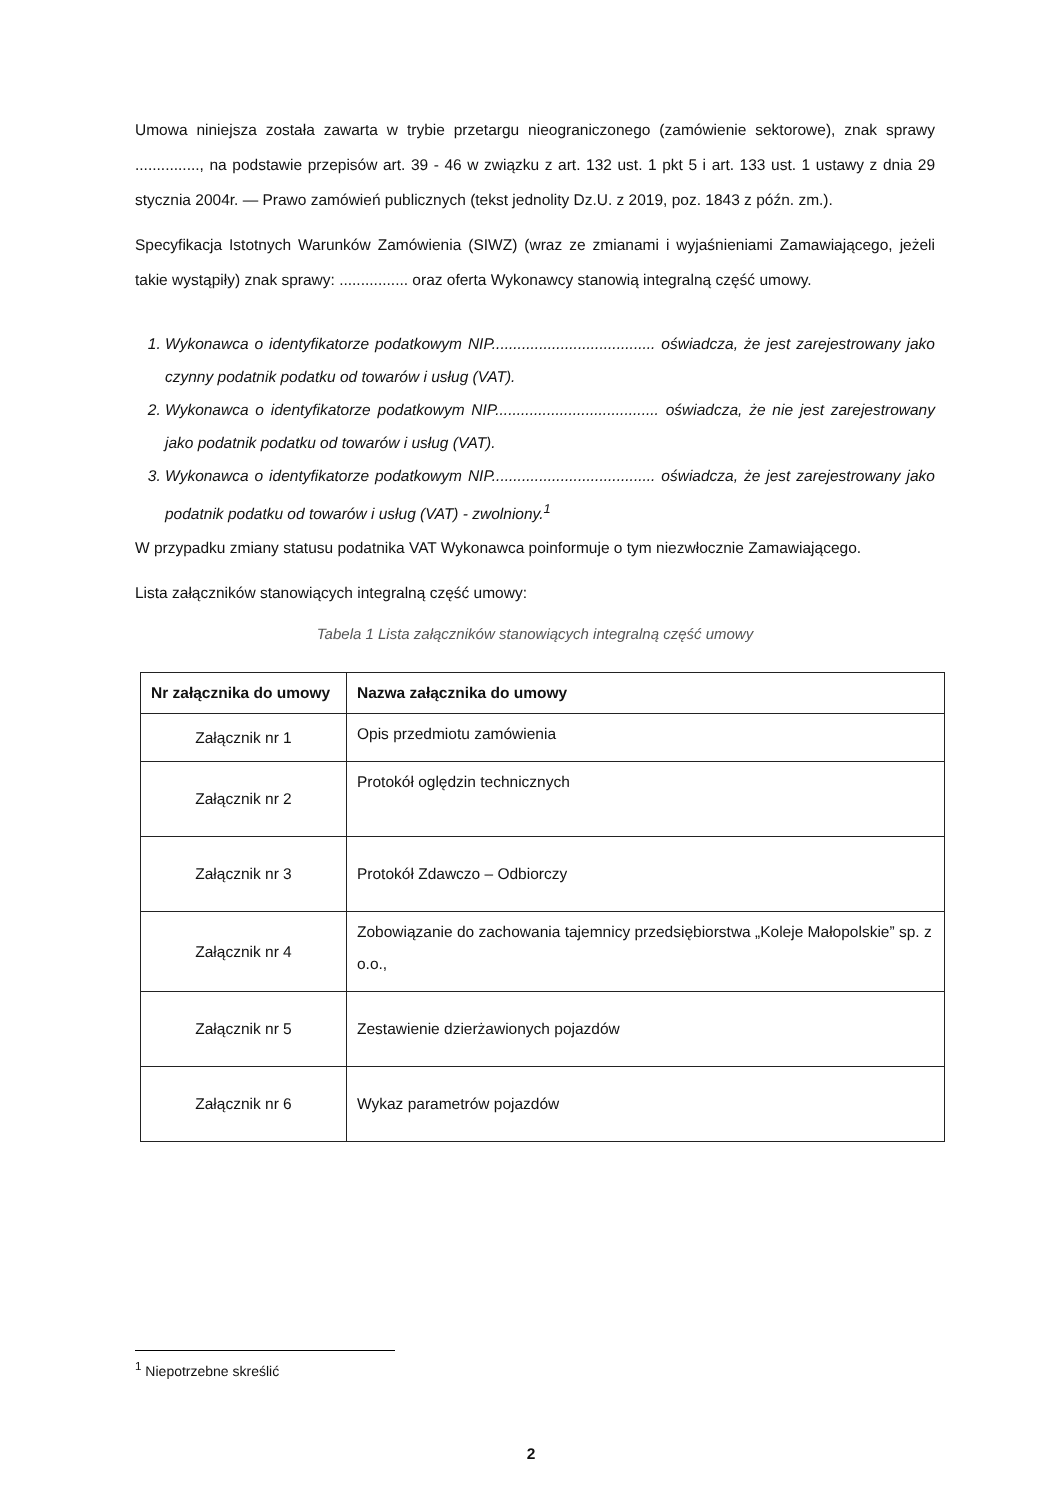Umowa niniejsza została zawarta w trybie przetargu nieograniczonego (zamówienie sektorowe), znak sprawy ..............., na podstawie przepisów art. 39 - 46 w związku z art. 132 ust. 1 pkt 5 i art. 133 ust. 1 ustawy z dnia 29 stycznia 2004r. — Prawo zamówień publicznych (tekst jednolity Dz.U. z 2019, poz. 1843 z późn. zm.).
Specyfikacja Istotnych Warunków Zamówienia (SIWZ) (wraz ze zmianami i wyjaśnieniami Zamawiającego, jeżeli takie wystąpiły) znak sprawy: ................ oraz oferta Wykonawcy stanowią integralną część umowy.
1. Wykonawca o identyfikatorze podatkowym NIP...................................... oświadcza, że jest zarejestrowany jako czynny podatnik podatku od towarów i usług (VAT).
2. Wykonawca o identyfikatorze podatkowym NIP...................................... oświadcza, że nie jest zarejestrowany jako podatnik podatku od towarów i usług (VAT).
3. Wykonawca o identyfikatorze podatkowym NIP...................................... oświadcza, że jest zarejestrowany jako podatnik podatku od towarów i usług (VAT) - zwolniony.<sup>1</sup>
W przypadku zmiany statusu podatnika VAT Wykonawca poinformuje o tym niezwłocznie Zamawiającego.
Lista załączników stanowiących integralną część umowy:
Tabela 1 Lista załączników stanowiących integralną część umowy
| Nr załącznika do umowy | Nazwa załącznika do umowy |
| --- | --- |
| Załącznik nr 1 | Opis przedmiotu zamówienia |
| Załącznik nr 2 | Protokół oględzin technicznych |
| Załącznik nr 3 | Protokół Zdawczo – Odbiorczy |
| Załącznik nr 4 | Zobowiązanie do zachowania tajemnicy przedsiębiorstwa „Koleje Małopolskie” sp. z o.o., |
| Załącznik nr 5 | Zestawienie dzierżawionych pojazdów |
| Załącznik nr 6 | Wykaz parametrów pojazdów |
<sup>1</sup> Niepotrzebne skreślić
2